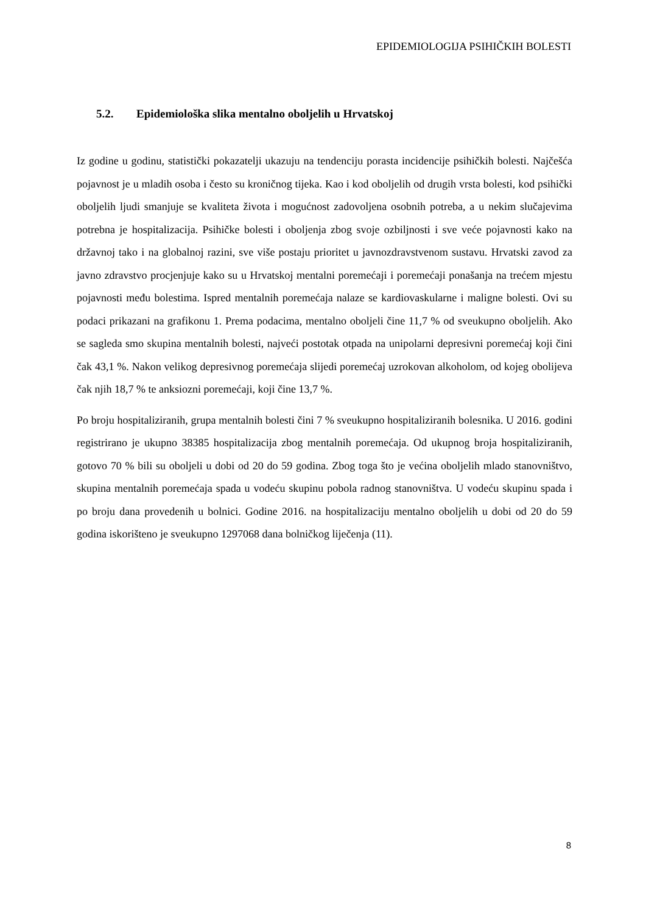EPIDEMIOLOGIJA PSIHIČKIH BOLESTI
5.2. Epidemiološka slika mentalno oboljelih u Hrvatskoj
Iz godine u godinu, statistički pokazatelji ukazuju na tendenciju porasta incidencije psihičkih bolesti. Najčešća pojavnost je u mladih osoba i često su kroničnog tijeka. Kao i kod oboljelih od drugih vrsta bolesti, kod psihički oboljelih ljudi smanjuje se kvaliteta života i mogućnost zadovoljena osobnih potreba, a u nekim slučajevima potrebna je hospitalizacija. Psihičke bolesti i oboljenja zbog svoje ozbiljnosti i sve veće pojavnosti kako na državnoj tako i na globalnoj razini, sve više postaju prioritet u javnozdravstvenom sustavu. Hrvatski zavod za javno zdravstvo procjenjuje kako su u Hrvatskoj mentalni poremećaji i poremećaji ponašanja na trećem mjestu pojavnosti među bolestima. Ispred mentalnih poremećaja nalaze se kardiovaskularne i maligne bolesti. Ovi su podaci prikazani na grafikonu 1. Prema podacima, mentalno oboljeli čine 11,7 % od sveukupno oboljelih. Ako se sagleda smo skupina mentalnih bolesti, najveći postotak otpada na unipolarni depresivni poremećaj koji čini čak 43,1 %. Nakon velikog depresivnog poremećaja slijedi poremećaj uzrokovan alkoholom, od kojeg obolijeva čak njih 18,7 % te anksiozni poremećaji, koji čine 13,7 %.
Po broju hospitaliziranih, grupa mentalnih bolesti čini 7 % sveukupno hospitaliziranih bolesnika. U 2016. godini registrirano je ukupno 38385 hospitalizacija zbog mentalnih poremećaja. Od ukupnog broja hospitaliziranih, gotovo 70 % bili su oboljeli u dobi od 20 do 59 godina. Zbog toga što je većina oboljelih mlado stanovništvo, skupina mentalnih poremećaja spada u vodeću skupinu pobola radnog stanovništva. U vodeću skupinu spada i po broju dana provedenih u bolnici. Godine 2016. na hospitalizaciju mentalno oboljelih u dobi od 20 do 59 godina iskorišteno je sveukupno 1297068 dana bolničkog liječenja (11).
8